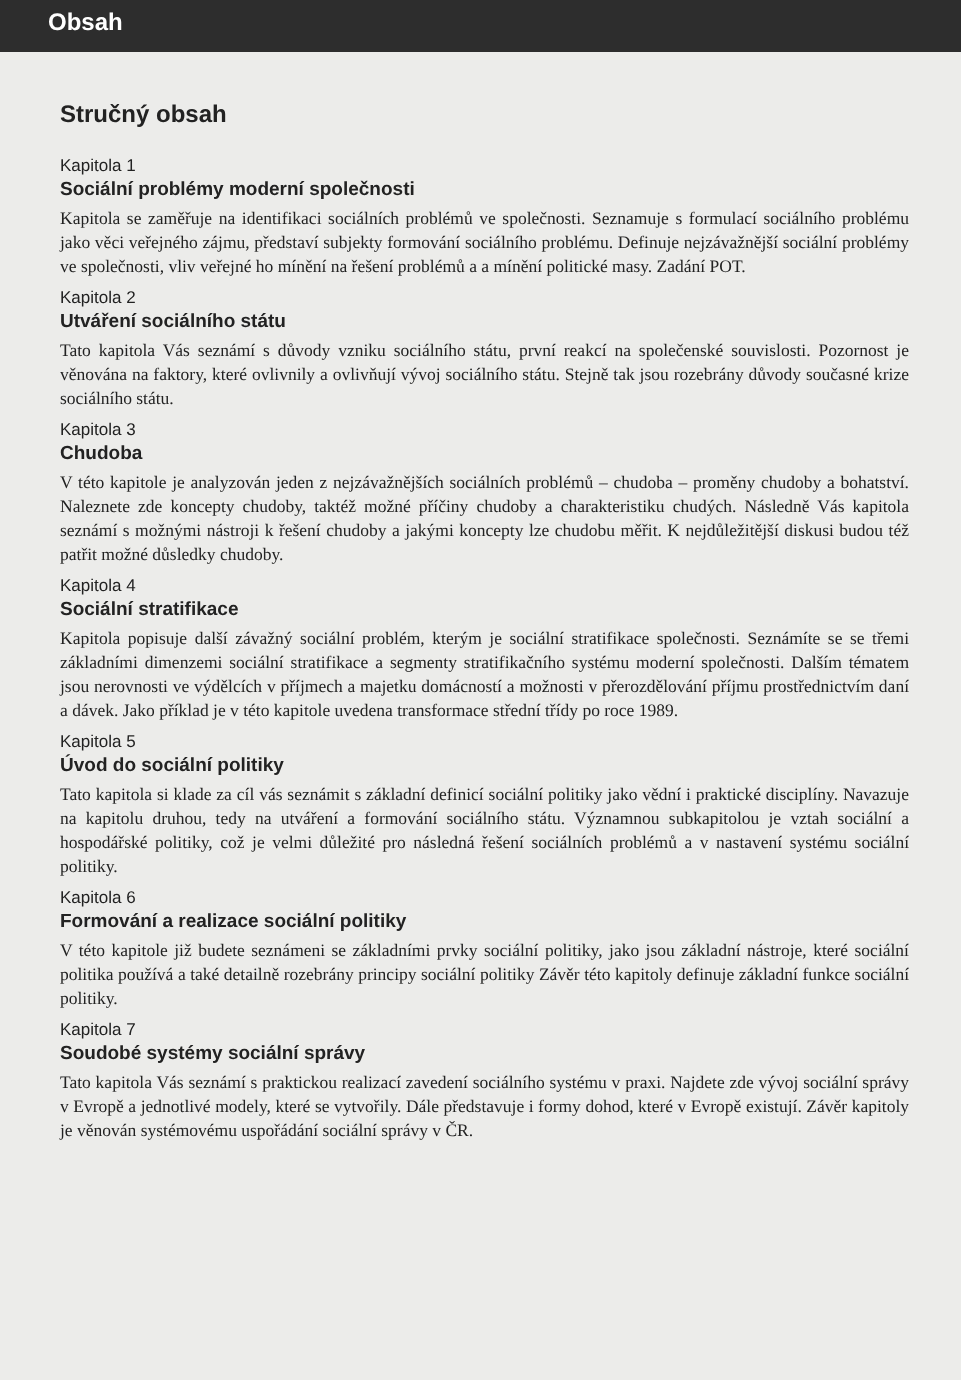Obsah
Stručný obsah
Kapitola 1
Sociální problémy moderní společnosti
Kapitola se zaměřuje na identifikaci sociálních problémů ve společnosti. Seznamuje s formulací sociálního problému jako věci veřejného zájmu, představí subjekty formování sociálního problému. Definuje nejzávažnější sociální problémy ve společnosti, vliv veřejné ho mínění na řešení problémů a a mínění politické masy. Zadání POT.
Kapitola 2
Utváření sociálního státu
Tato kapitola Vás seznámí s důvody vzniku sociálního státu, první reakcí na společenské souvislosti. Pozornost je věnována na faktory, které ovlivnily a ovlivňují vývoj sociálního státu. Stejně tak jsou rozebrány důvody současné krize sociálního státu.
Kapitola 3
Chudoba
V této kapitole je analyzován jeden z nejzávažnějších sociálních problémů – chudoba – proměny chudoby a bohatství. Naleznete zde koncepty chudoby, taktéž možné příčiny chudoby a charakteristiku chudých. Následně Vás kapitola seznámí s možnými nástroji k řešení chudoby a jakými koncepty lze chudobu měřit. K nejdůležitější diskusi budou též patřit možné důsledky chudoby.
Kapitola 4
Sociální stratifikace
Kapitola popisuje další závažný sociální problém, kterým je sociální stratifikace společnosti. Seznámíte se se třemi základními dimenzemi sociální stratifikace a segmenty stratifikačního systému moderní společnosti. Dalším tématem jsou nerovnosti ve výdělcích v příjmech a majetku domácností a možnosti v přerozdělování příjmu prostřednictvím daní a dávek. Jako příklad je v této kapitole uvedena transformace střední třídy po roce 1989.
Kapitola 5
Úvod do sociální politiky
Tato kapitola si klade za cíl vás seznámit s základní definicí sociální politiky jako vědní i praktické disciplíny. Navazuje na kapitolu druhou, tedy na utváření a formování sociálního státu. Významnou subkapitolou je vztah sociální a hospodářské politiky, což je velmi důležité pro následná řešení sociálních problémů a v nastavení systému sociální politiky.
Kapitola 6
Formování a realizace sociální politiky
V této kapitole již budete seznámeni se základními prvky sociální politiky, jako jsou základní nástroje, které sociální politika používá a také detailně rozebrány principy sociální politiky Závěr této kapitoly definuje základní funkce sociální politiky.
Kapitola 7
Soudobé systémy sociální správy
Tato kapitola Vás seznámí s praktickou realizací zavedení sociálního systému v praxi. Najdete zde vývoj sociální správy v Evropě a jednotlivé modely, které se vytvořily. Dále představuje i formy dohod, které v Evropě existují. Závěr kapitoly je věnován systémovému uspořádání sociální správy v ČR.